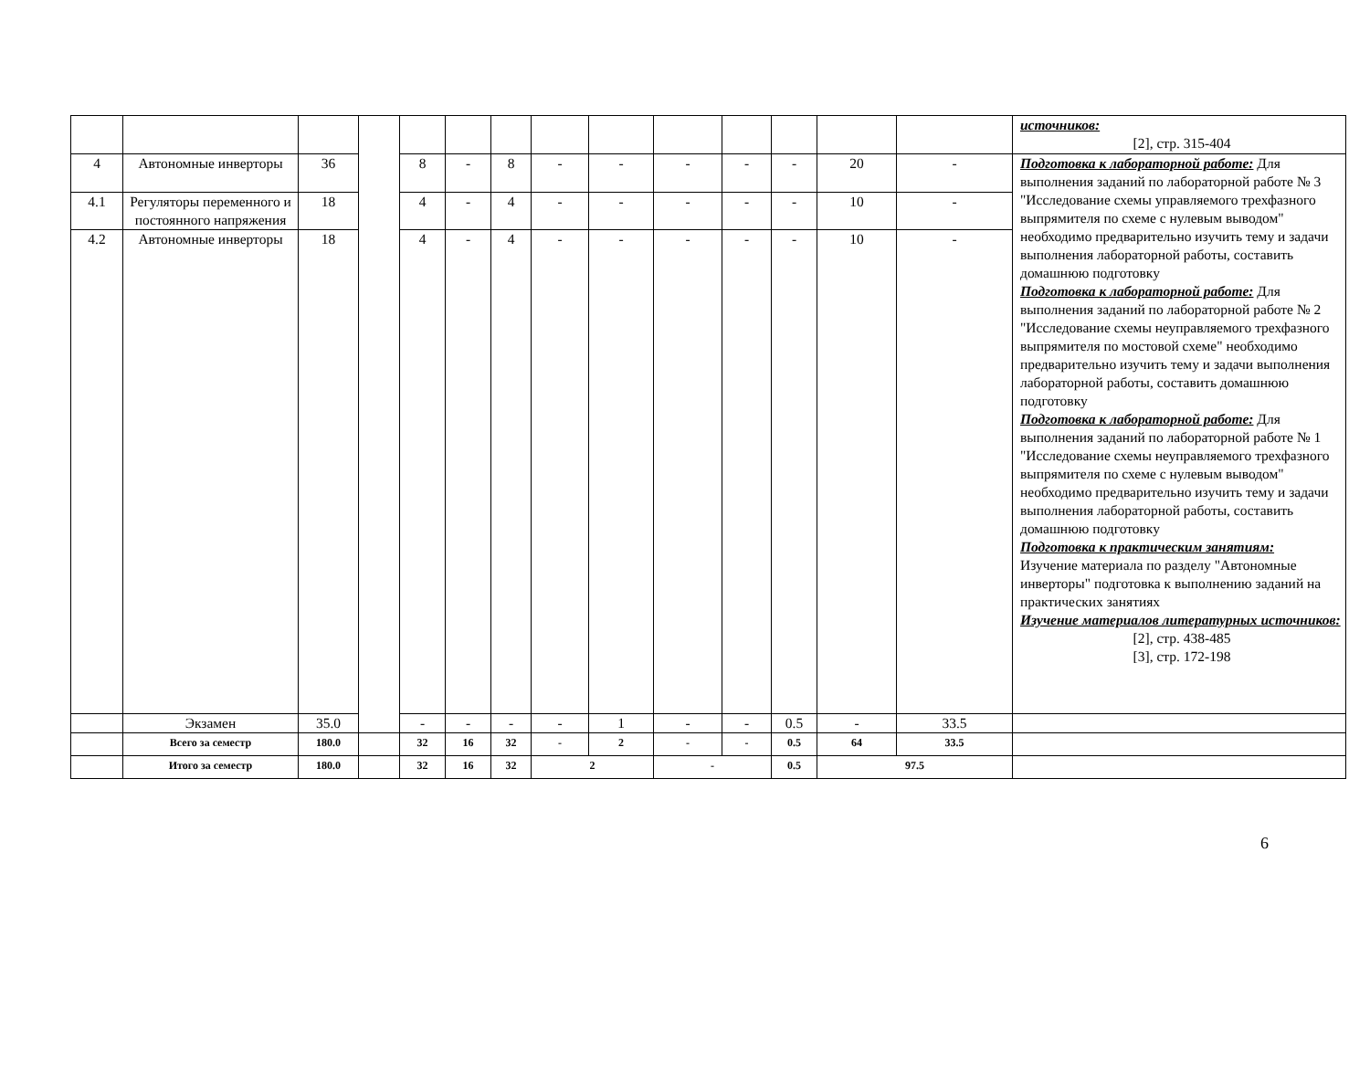| | | | | | | | | | | | | | | источников: [2], стр. 315-404 |
| 4 | Автономные инверторы | 36 | | 8 | - | 8 | - | - | - | - | - | 20 | - | Подготовка к лабораторной работе: Для выполнения заданий по лабораторной работе № 3 "Исследование схемы управляемого трехфазного выпрямителя по схеме с нулевым выводом" необходимо предварительно изучить тему и задачи выполнения лабораторной работы, составить домашнюю подготовку Подготовка к лабораторной работе: Для выполнения заданий по лабораторной работе № 2 "Исследование схемы неуправляемого трехфазного выпрямителя по мостовой схеме" необходимо предварительно изучить тему и задачи выполнения лабораторной работы, составить домашнюю подготовку Подготовка к лабораторной работе: Для выполнения заданий по лабораторной работе № 1 "Исследование схемы неуправляемого трехфазного выпрямителя по схеме с нулевым выводом" необходимо предварительно изучить тему и задачи выполнения лабораторной работы, составить домашнюю подготовку Подготовка к практическим занятиям: Изучение материала по разделу "Автономные инверторы" подготовка к выполнению заданий на практических занятиях Изучение материалов литературных источников: [2], стр. 438-485 [3], стр. 172-198 |
| 4.1 | Регуляторы переменного и постоянного напряжения | 18 | | 4 | - | 4 | - | - | - | - | - | 10 | - | |
| 4.2 | Автономные инверторы | 18 | | 4 | - | 4 | - | - | - | - | - | 10 | - | |
| | Экзамен | 35.0 | | - | - | - | - | 1 | - | - | 0.5 | - | 33.5 | |
| | Всего за семестр | 180.0 | | 32 | 16 | 32 | - | 2 | - | - | 0.5 | 64 | 33.5 | |
| | Итого за семестр | 180.0 | | 32 | 16 | 32 | 2 | | - | | 0.5 | 97.5 | | |
6